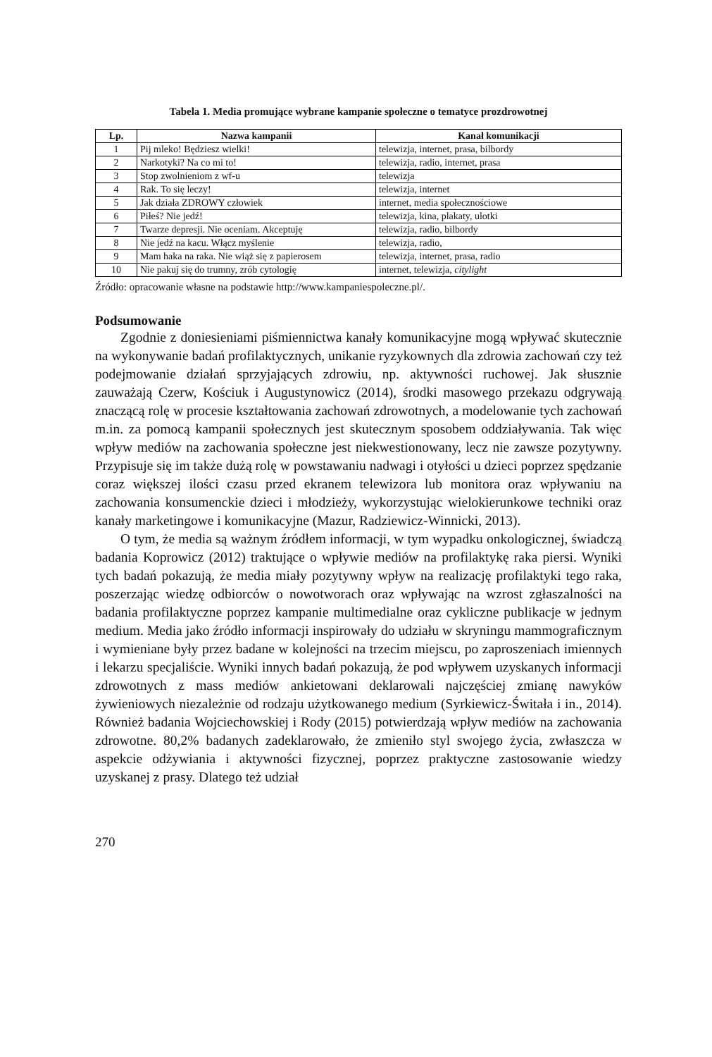Tabela 1. Media promujące wybrane kampanie społeczne o tematyce prozdrowotnej
| Lp. | Nazwa kampanii | Kanał komunikacji |
| --- | --- | --- |
| 1 | Pij mleko! Będziesz wielki! | telewizja, internet, prasa, bilbordy |
| 2 | Narkotyki? Na co mi to! | telewizja, radio, internet, prasa |
| 3 | Stop zwolnieniom z wf-u | telewizja |
| 4 | Rak. To się leczy! | telewizja, internet |
| 5 | Jak działa ZDROWY człowiek | internet, media społecznościowe |
| 6 | Piłeś? Nie jedź! | telewizja, kina, plakaty, ulotki |
| 7 | Twarze depresji. Nie oceniam. Akceptuję | telewizja, radio, bilbordy |
| 8 | Nie jedź na kacu. Włącz myślenie | telewizja, radio, |
| 9 | Mam haka na raka. Nie wiąż się z papierosem | telewizja, internet, prasa, radio |
| 10 | Nie pakuj się do trumny, zrób cytologię | internet, telewizja, citylight |
Źródło: opracowanie własne na podstawie http://www.kampaniespoleczne.pl/.
Podsumowanie
Zgodnie z doniesieniami piśmiennictwa kanały komunikacyjne mogą wpływać skutecznie na wykonywanie badań profilaktycznych, unikanie ryzykownych dla zdrowia zachowań czy też podejmowanie działań sprzyjających zdrowiu, np. aktywności ruchowej. Jak słusznie zauważają Czerw, Kościuk i Augustynowicz (2014), środki masowego przekazu odgrywają znaczącą rolę w procesie kształtowania zachowań zdrowotnych, a modelowanie tych zachowań m.in. za pomocą kampanii społecznych jest skutecznym sposobem oddziaływania. Tak więc wpływ mediów na zachowania społeczne jest niekwestionowany, lecz nie zawsze pozytywny. Przypisuje się im także dużą rolę w powstawaniu nadwagi i otyłości u dzieci poprzez spędzanie coraz większej ilości czasu przed ekranem telewizora lub monitora oraz wpływaniu na zachowania konsumenckie dzieci i młodzieży, wykorzystując wielokierunkowe techniki oraz kanały marketingowe i komunikacyjne (Mazur, Radziewicz-Winnicki, 2013).
O tym, że media są ważnym źródłem informacji, w tym wypadku onkologicznej, świadczą badania Koprowicz (2012) traktujące o wpływie mediów na profilaktykę raka piersi. Wyniki tych badań pokazują, że media miały pozytywny wpływ na realizację profilaktyki tego raka, poszerzając wiedzę odbiorców o nowotworach oraz wpływając na wzrost zgłaszalności na badania profilaktyczne poprzez kampanie multimedialne oraz cykliczne publikacje w jednym medium. Media jako źródło informacji inspirowały do udziału w skryningu mammograficznym i wymieniane były przez badane w kolejności na trzecim miejscu, po zaproszeniach imiennych i lekarzu specjaliście. Wyniki innych badań pokazują, że pod wpływem uzyskanych informacji zdrowotnych z mass mediów ankietowani deklarowali najczęściej zmianę nawyków żywieniowych niezależnie od rodzaju użytkowanego medium (Syrkiewicz-Świtała i in., 2014). Również badania Wojciechowskiej i Rody (2015) potwierdzają wpływ mediów na zachowania zdrowotne. 80,2% badanych zadeklarowało, że zmieniło styl swojego życia, zwłaszcza w aspekcie odżywiania i aktywności fizycznej, poprzez praktyczne zastosowanie wiedzy uzyskanej z prasy. Dlatego też udział
270